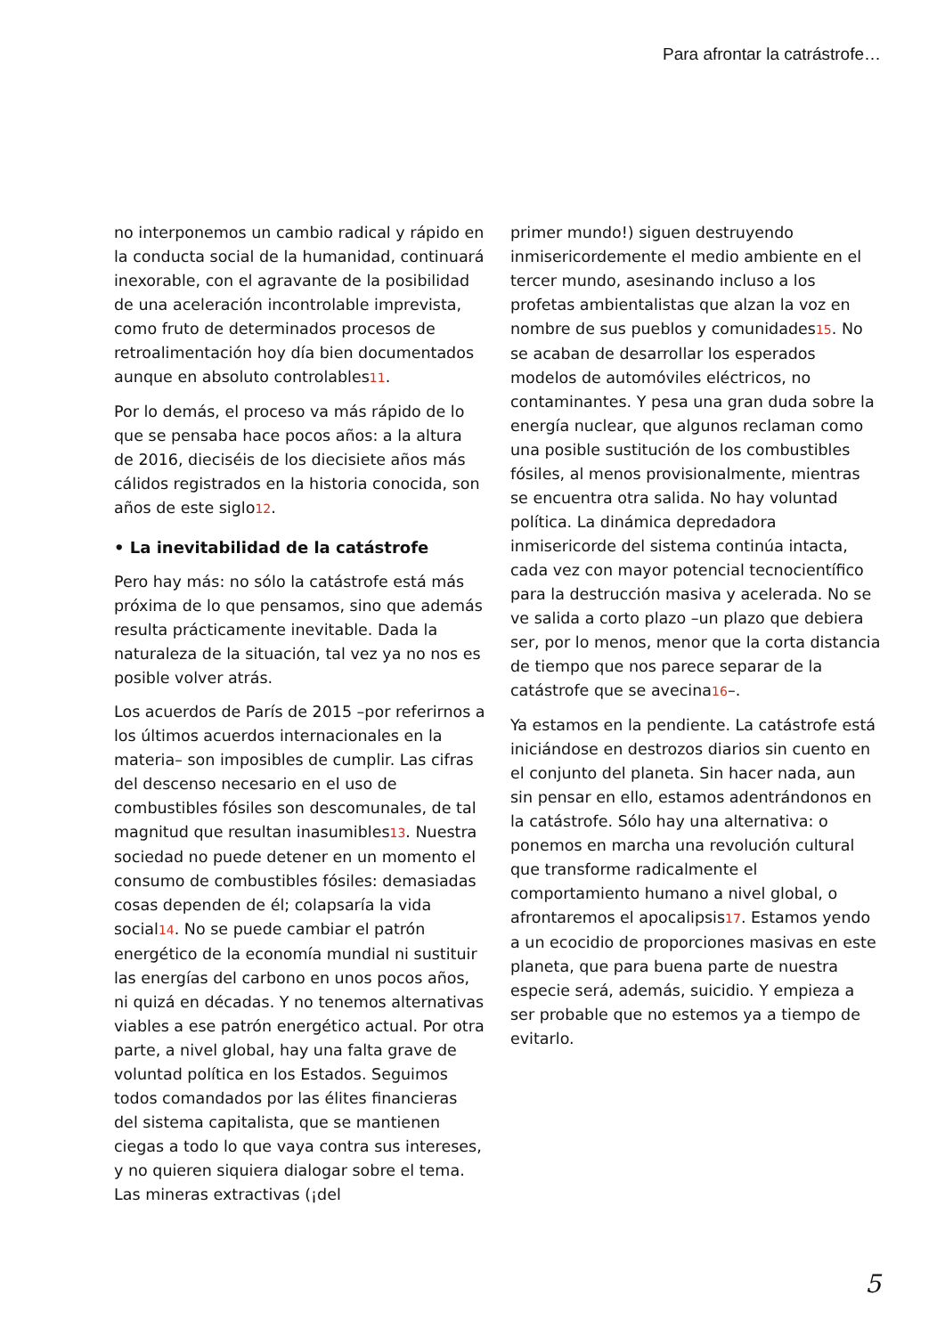Para afrontar la catrástrofe…
no interponemos un cambio radical y rápido en la conducta social de la humanidad, continuará inexorable, con el agravante de la posibilidad de una aceleración incontrolable imprevista, como fruto de determinados procesos de retroalimentación hoy día bien documentados aunque en absoluto controlables11.
Por lo demás, el proceso va más rápido de lo que se pensaba hace pocos años: a la altura de 2016, dieciséis de los diecisiete años más cálidos registrados en la historia conocida, son años de este siglo12.
• La inevitabilidad de la catástrofe
Pero hay más: no sólo la catástrofe está más próxima de lo que pensamos, sino que además resulta prácticamente inevitable. Dada la naturaleza de la situación, tal vez ya no nos es posible volver atrás.
Los acuerdos de París de 2015 –por referirnos a los últimos acuerdos internacionales en la materia– son imposibles de cumplir. Las cifras del descenso necesario en el uso de combustibles fósiles son descomunales, de tal magnitud que resultan inasumibles13. Nuestra sociedad no puede detener en un momento el consumo de combustibles fósiles: demasiadas cosas dependen de él; colapsaría la vida social14. No se puede cambiar el patrón energético de la economía mundial ni sustituir las energías del carbono en unos pocos años, ni quizá en décadas. Y no tenemos alternativas viables a ese patrón energético actual. Por otra parte, a nivel global, hay una falta grave de voluntad política en los Estados. Seguimos todos comandados por las élites financieras del sistema capitalista, que se mantienen ciegas a todo lo que vaya contra sus intereses, y no quieren siquiera dialogar sobre el tema. Las mineras extractivas (¡del
primer mundo!) siguen destruyendo inmisericordemente el medio ambiente en el tercer mundo, asesinando incluso a los profetas ambientalistas que alzan la voz en nombre de sus pueblos y comunidades15. No se acaban de desarrollar los esperados modelos de automóviles eléctricos, no contaminantes. Y pesa una gran duda sobre la energía nuclear, que algunos reclaman como una posible sustitución de los combustibles fósiles, al menos provisionalmente, mientras se encuentra otra salida. No hay voluntad política. La dinámica depredadora inmisericorde del sistema continúa intacta, cada vez con mayor potencial tecnocientífico para la destrucción masiva y acelerada. No se ve salida a corto plazo –un plazo que debiera ser, por lo menos, menor que la corta distancia de tiempo que nos parece separar de la catástrofe que se avecina16–.
Ya estamos en la pendiente. La catástrofe está iniciándose en destrozos diarios sin cuento en el conjunto del planeta. Sin hacer nada, aun sin pensar en ello, estamos adentrándonos en la catástrofe. Sólo hay una alternativa: o ponemos en marcha una revolución cultural que transforme radicalmente el comportamiento humano a nivel global, o afrontaremos el apocalipsis17. Estamos yendo a un ecocidio de proporciones masivas en este planeta, que para buena parte de nuestra especie será, además, suicidio. Y empieza a ser probable que no estemos ya a tiempo de evitarlo.
5